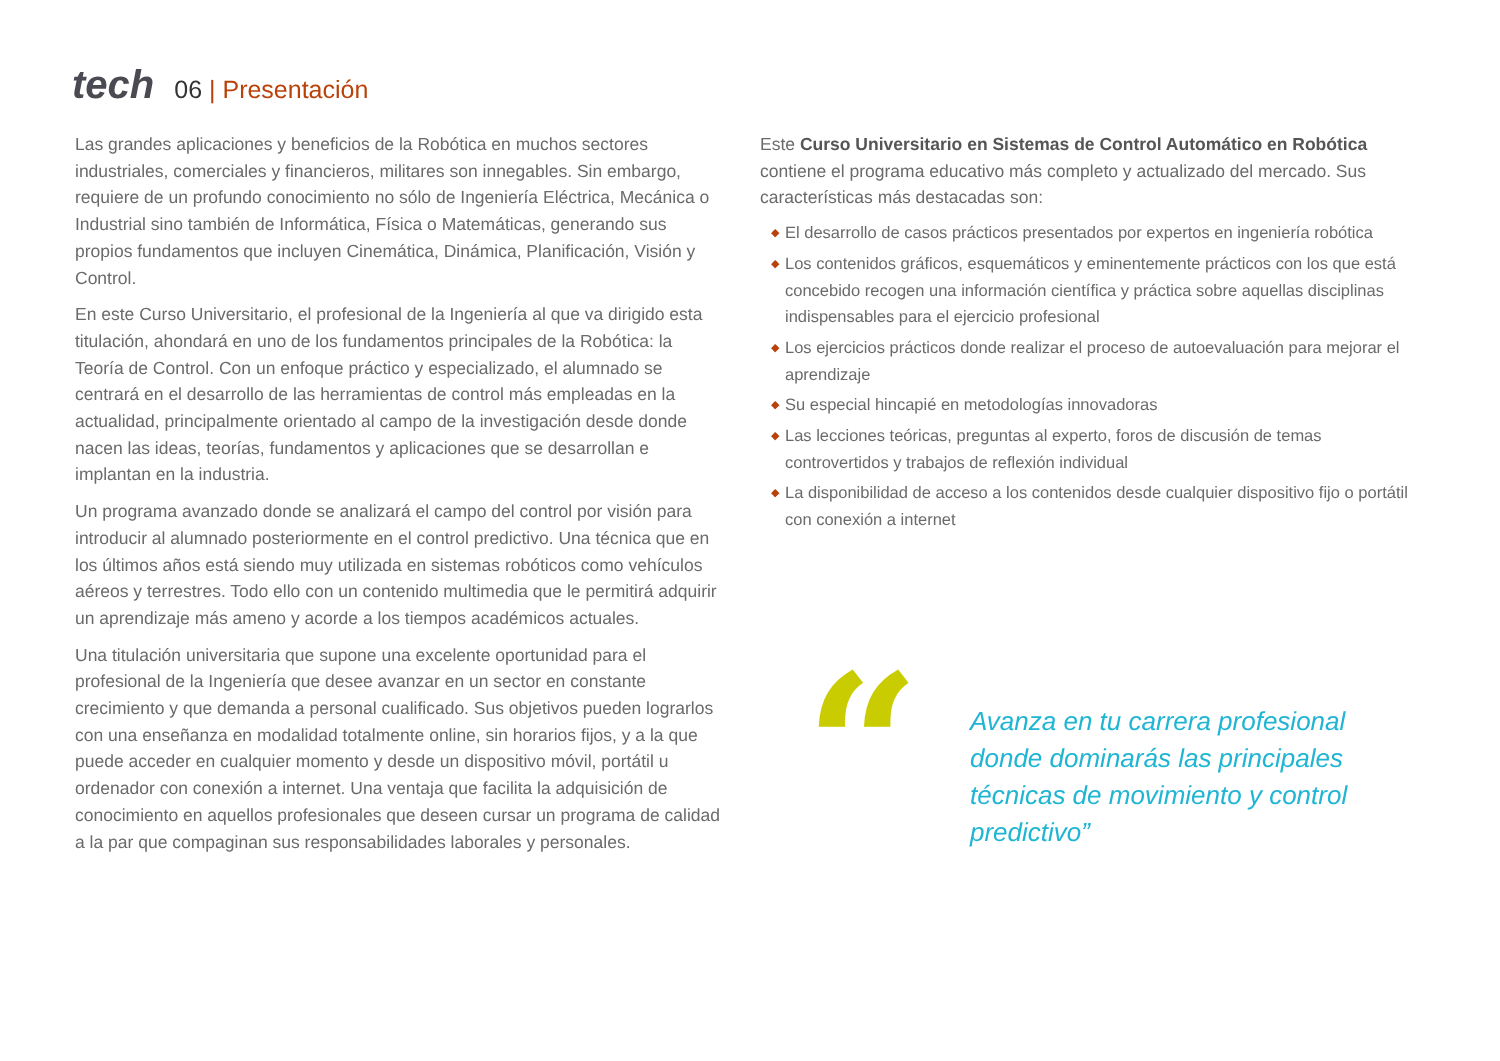tech
06 | Presentación
Las grandes aplicaciones y beneficios de la Robótica en muchos sectores industriales, comerciales y financieros, militares son innegables. Sin embargo, requiere de un profundo conocimiento no sólo de Ingeniería Eléctrica, Mecánica o Industrial sino también de Informática, Física o Matemáticas, generando sus propios fundamentos que incluyen Cinemática, Dinámica, Planificación, Visión y Control.
En este Curso Universitario, el profesional de la Ingeniería al que va dirigido esta titulación, ahondará en uno de los fundamentos principales de la Robótica: la Teoría de Control. Con un enfoque práctico y especializado, el alumnado se centrará en el desarrollo de las herramientas de control más empleadas en la actualidad, principalmente orientado al campo de la investigación desde donde nacen las ideas, teorías, fundamentos y aplicaciones que se desarrollan e implantan en la industria.
Un programa avanzado donde se analizará el campo del control por visión para introducir al alumnado posteriormente en el control predictivo. Una técnica que en los últimos años está siendo muy utilizada en sistemas robóticos como vehículos aéreos y terrestres. Todo ello con un contenido multimedia que le permitirá adquirir un aprendizaje más ameno y acorde a los tiempos académicos actuales.
Una titulación universitaria que supone una excelente oportunidad para el profesional de la Ingeniería que desee avanzar en un sector en constante crecimiento y que demanda a personal cualificado. Sus objetivos pueden lograrlos con una enseñanza en modalidad totalmente online, sin horarios fijos, y a la que puede acceder en cualquier momento y desde un dispositivo móvil, portátil u ordenador con conexión a internet. Una ventaja que facilita la adquisición de conocimiento en aquellos profesionales que deseen cursar un programa de calidad a la par que compaginan sus responsabilidades laborales y personales.
Este Curso Universitario en Sistemas de Control Automático en Robótica contiene el programa educativo más completo y actualizado del mercado. Sus características más destacadas son:
◆ El desarrollo de casos prácticos presentados por expertos en ingeniería robótica
◆ Los contenidos gráficos, esquemáticos y eminentemente prácticos con los que está concebido recogen una información científica y práctica sobre aquellas disciplinas indispensables para el ejercicio profesional
◆ Los ejercicios prácticos donde realizar el proceso de autoevaluación para mejorar el aprendizaje
◆ Su especial hincapié en metodologías innovadoras
◆ Las lecciones teóricas, preguntas al experto, foros de discusión de temas controvertidos y trabajos de reflexión individual
◆ La disponibilidad de acceso a los contenidos desde cualquier dispositivo fijo o portátil con conexión a internet
“
Avanza en tu carrera profesional donde dominarás las principales técnicas de movimiento y control predictivo”